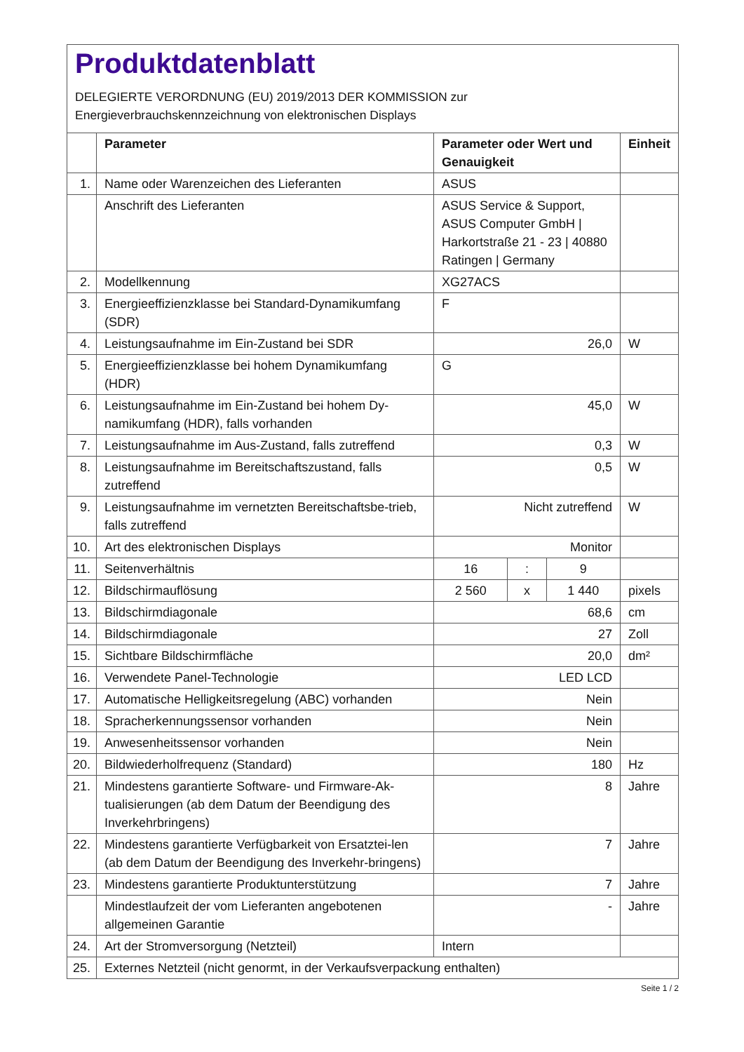Produktdatenblatt
DELEGIERTE VERORDNUNG (EU) 2019/2013 DER KOMMISSION zur
Energieverbrauchskennzeichnung von elektronischen Displays
| | Parameter | Parameter oder Wert und Genauigkeit | | | Einheit |
| --- | --- | --- | --- | --- | --- |
| 1. | Name oder Warenzeichen des Lieferanten | ASUS | | | |
| | Anschrift des Lieferanten | ASUS Service & Support, ASUS Computer GmbH / Harkortstraße 21 - 23 / 40880 Ratingen / Germany | | | |
| 2. | Modellkennung | XG27ACS | | | |
| 3. | Energieeffizienzklasse bei Standard-Dynamikumfang (SDR) | F | | | |
| 4. | Leistungsaufnahme im Ein-Zustand bei SDR | 26,0 | | | W |
| 5. | Energieeffizienzklasse bei hohem Dynamikumfang (HDR) | G | | | |
| 6. | Leistungsaufnahme im Ein-Zustand bei hohem Dy-namikumfang (HDR), falls vorhanden | 45,0 | | | W |
| 7. | Leistungsaufnahme im Aus-Zustand, falls zutreffend | 0,3 | | | W |
| 8. | Leistungsaufnahme im Bereitschaftszustand, falls zutreffend | 0,5 | | | W |
| 9. | Leistungsaufnahme im vernetzten Bereitschaftsbe-trieb, falls zutreffend | Nicht zutreffend | | | W |
| 10. | Art des elektronischen Displays | Monitor | | | |
| 11. | Seitenverhältnis | 16 | : | 9 | |
| 12. | Bildschirmauflösung | 2 560 | x | 1 440 | pixels |
| 13. | Bildschirmdiagonale | 68,6 | | | cm |
| 14. | Bildschirmdiagonale | 27 | | | Zoll |
| 15. | Sichtbare Bildschirmfläche | 20,0 | | | dm² |
| 16. | Verwendete Panel-Technologie | LED LCD | | | |
| 17. | Automatische Helligkeitsregelung (ABC) vorhanden | Nein | | | |
| 18. | Spracherkennungssensor vorhanden | Nein | | | |
| 19. | Anwesenheitssensor vorhanden | Nein | | | |
| 20. | Bildwiederholfrequenz (Standard) | 180 | | | Hz |
| 21. | Mindestens garantierte Software- und Firmware-Ak-tualisierungen (ab dem Datum der Beendigung des Inverkehrbringens) | 8 | | | Jahre |
| 22. | Mindestens garantierte Verfügbarkeit von Ersatztei-len (ab dem Datum der Beendigung des Inverkehr-bringens) | 7 | | | Jahre |
| 23. | Mindestens garantierte Produktunterstützung | 7 | | | Jahre |
| | Mindestlaufzeit der vom Lieferanten angebotenen allgemeinen Garantie | - | | | Jahre |
| 24. | Art der Stromversorgung (Netzteil) | Intern | | | |
| 25. | Externes Netzteil (nicht genormt, in der Verkaufsverpackung enthalten) | | | | |
Seite 1 / 2